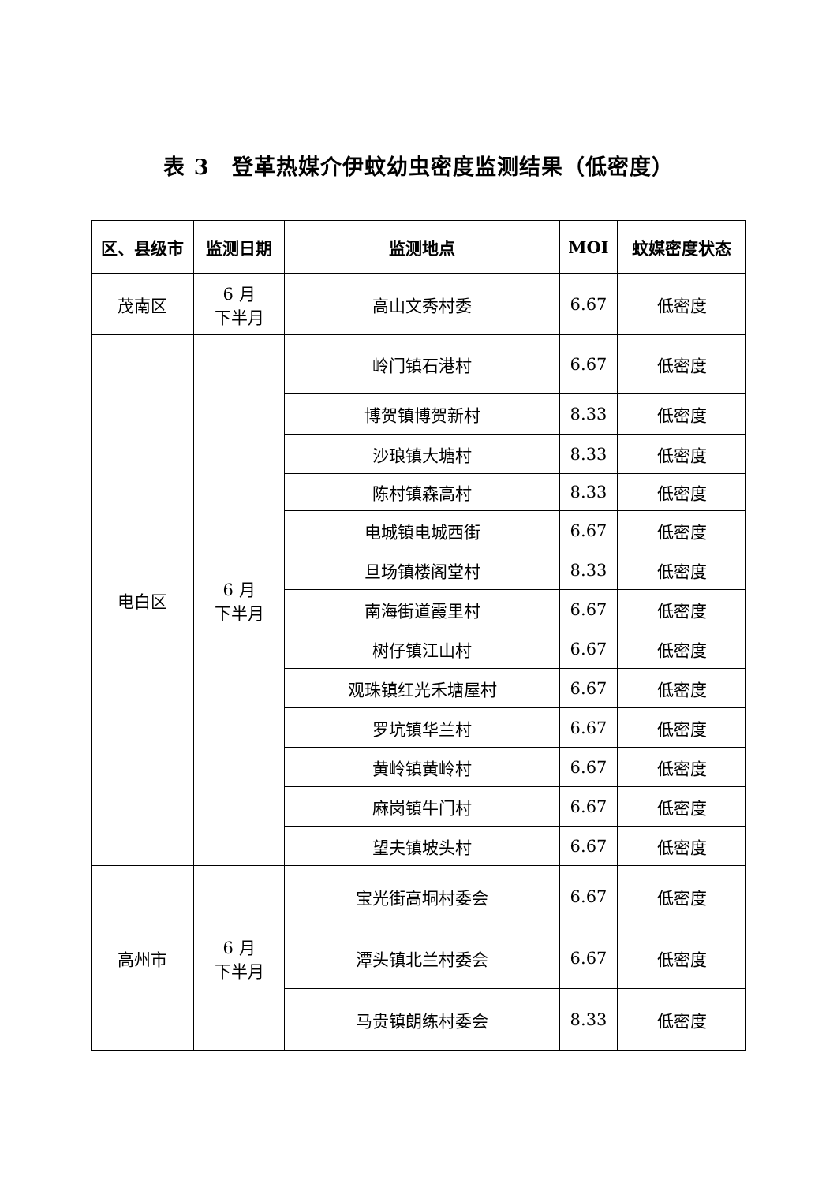表 3　登革热媒介伊蚊幼虫密度监测结果（低密度）
| 区、县级市 | 监测日期 | 监测地点 | MOI | 蚊媒密度状态 |
| --- | --- | --- | --- | --- |
| 茂南区 | 6 月 下半月 | 高山文秀村委 | 6.67 | 低密度 |
| 电白区 | 6 月 下半月 | 岭门镇石港村 | 6.67 | 低密度 |
| | | 博贺镇博贺新村 | 8.33 | 低密度 |
| | | 沙琅镇大塘村 | 8.33 | 低密度 |
| | | 陈村镇森高村 | 8.33 | 低密度 |
| | | 电城镇电城西街 | 6.67 | 低密度 |
| | | 旦场镇楼阁堂村 | 8.33 | 低密度 |
| | | 南海街道霞里村 | 6.67 | 低密度 |
| | | 树仔镇江山村 | 6.67 | 低密度 |
| | | 观珠镇红光禾塘屋村 | 6.67 | 低密度 |
| | | 罗坑镇华兰村 | 6.67 | 低密度 |
| | | 黄岭镇黄岭村 | 6.67 | 低密度 |
| | | 麻岗镇牛门村 | 6.67 | 低密度 |
| | | 望夫镇坡头村 | 6.67 | 低密度 |
| 高州市 | 6 月 下半月 | 宝光街高垌村委会 | 6.67 | 低密度 |
| | | 潭头镇北兰村委会 | 6.67 | 低密度 |
| | | 马贵镇朗练村委会 | 8.33 | 低密度 |